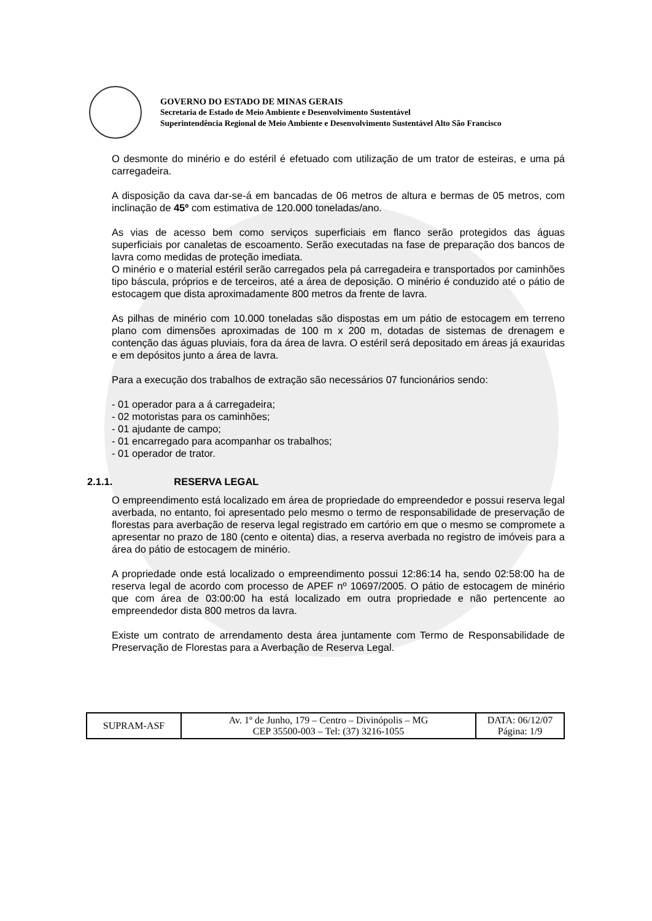GOVERNO DO ESTADO DE MINAS GERAIS
Secretaria de Estado de Meio Ambiente e Desenvolvimento Sustentável
Superintendência Regional de Meio Ambiente e Desenvolvimento Sustentável Alto São Francisco
O desmonte do minério e do estéril é efetuado com utilização de um trator de esteiras, e uma pá carregadeira.
A disposição da cava dar-se-á em bancadas de 06 metros de altura e bermas de 05 metros, com inclinação de 45º com estimativa de 120.000 toneladas/ano.
As vias de acesso bem como serviços superficiais em flanco serão protegidos das águas superficiais por canaletas de escoamento. Serão executadas na fase de preparação dos bancos de lavra como medidas de proteção imediata.
O minério e o material estéril serão carregados pela pá carregadeira e transportados por caminhões tipo báscula, próprios e de terceiros, até a área de deposição. O minério é conduzido até o pátio de estocagem que dista aproximadamente 800 metros da frente de lavra.
As pilhas de minério com 10.000 toneladas são dispostas em um pátio de estocagem em terreno plano com dimensões aproximadas de 100 m x 200 m, dotadas de sistemas de drenagem e contenção das águas pluviais, fora da área de lavra. O estéril será depositado em áreas já exauridas e em depósitos junto a área de lavra.
Para a execução dos trabalhos de extração são necessários 07 funcionários sendo:
- 01 operador para a á carregadeira;
- 02 motoristas para os caminhões;
- 01 ajudante de campo;
- 01 encarregado para acompanhar os trabalhos;
- 01 operador de trator.
2.1.1. RESERVA LEGAL
O empreendimento está localizado em área de propriedade do empreendedor e possui reserva legal averbada, no entanto, foi apresentado pelo mesmo o termo de responsabilidade de preservação de florestas para averbação de reserva legal registrado em cartório em que o mesmo se compromete a apresentar no prazo de 180 (cento e oitenta) dias, a reserva averbada no registro de imóveis para a área do pátio de estocagem de minério.
A propriedade onde está localizado o empreendimento possui 12:86:14 ha, sendo 02:58:00 ha de reserva legal de acordo com processo de APEF nº 10697/2005. O pátio de estocagem de minério que com área de 03:00:00 ha está localizado em outra propriedade e não pertencente ao empreendedor dista 800 metros da lavra.
Existe um contrato de arrendamento desta área juntamente com Termo de Responsabilidade de Preservação de Florestas para a Averbação de Reserva Legal.
| SUPRAM-ASF | Av. 1º de Junho, 179 – Centro – Divinópolis – MG CEP 35500-003 – Tel: (37) 3216-1055 | DATA: 06/12/07 Página: 1/9 |